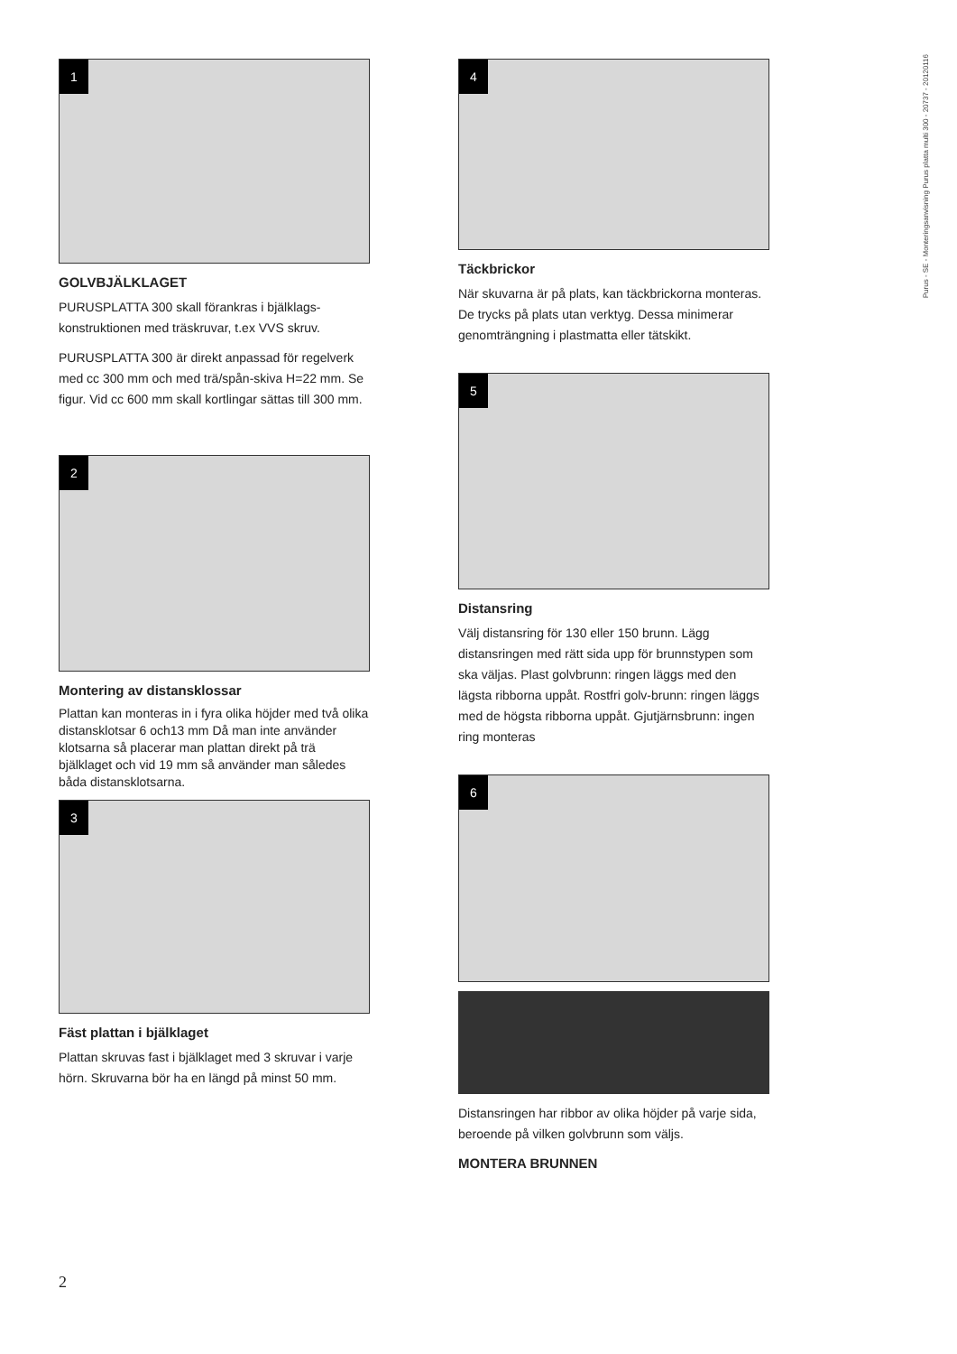1
GOLVBJÄLKLAGET
PURUSPLATTA 300 skall förankras i bjälklags-konstruktionen med träskruvar, t.ex VVS skruv.
PURUSPLATTA 300 är direkt anpassad för regelverk med cc 300 mm och med trä/spån-skiva H=22 mm. Se figur. Vid cc 600 mm skall kortlingar sättas till 300 mm.
2
Montering av distansklossar
Plattan kan monteras in i fyra olika höjder med två olika distansklotsar 6 och13 mm Då man inte använder klotsarna så placerar man plattan direkt på trä bjälklaget och vid 19 mm så använder man således båda distansklotsarna.
3
Fäst plattan i bjälklaget
Plattan skruvas fast i bjälklaget med 3 skruvar i varje hörn. Skruvarna bör ha en längd på minst 50 mm.
4
Täckbrickor
När skuvarna är på plats, kan täckbrickorna monteras. De trycks på plats utan verktyg. Dessa minimerar genomträngning i plastmatta eller tätskikt.
5
Distansring
Välj distansring för 130 eller 150 brunn. Lägg distansringen med rätt sida upp för brunnstypen som ska väljas. Plast golvbrunn: ringen läggs med den lägsta ribborna uppåt. Rostfri golv-brunn: ringen läggs med de högsta ribborna uppåt. Gjutjärnsbrunn: ingen ring monteras
6
Distansringen har ribbor av olika höjder på varje sida, beroende på vilken golvbrunn som väljs.
MONTERA BRUNNEN
Purus - SE - Monteringsanvisning Purus platta multi 300 - 20737 - 20120116
2